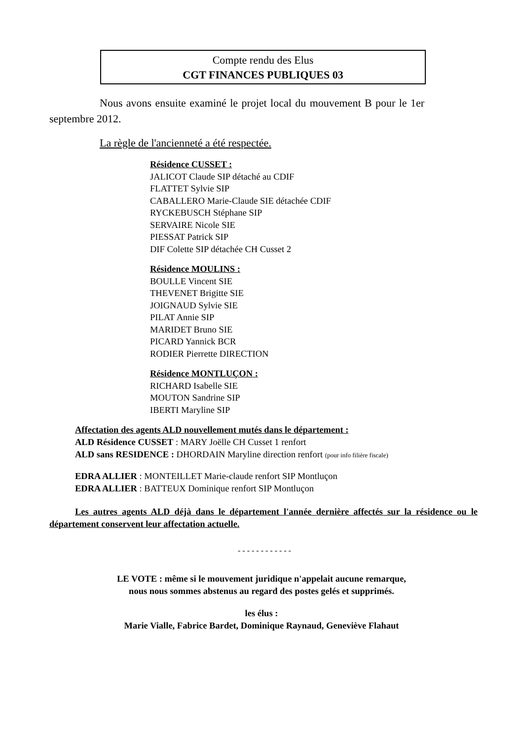Compte rendu des Elus
CGT FINANCES PUBLIQUES 03
Nous avons ensuite examiné le projet local du mouvement B pour le 1er septembre 2012.
La règle de l'ancienneté a été respectée.
Résidence CUSSET :
JALICOT Claude SIP détaché au CDIF
FLATTET Sylvie SIP
CABALLERO Marie-Claude SIE détachée CDIF
RYCKEBUSCH Stéphane SIP
SERVAIRE Nicole SIE
PIESSAT Patrick SIP
DIF Colette SIP détachée CH Cusset 2
Résidence MOULINS :
BOULLE Vincent SIE
THEVENET Brigitte SIE
JOIGNAUD Sylvie SIE
PILAT Annie SIP
MARIDET Bruno SIE
PICARD Yannick BCR
RODIER Pierrette DIRECTION
Résidence MONTLUÇON :
RICHARD Isabelle SIE
MOUTON Sandrine SIP
IBERTI Maryline SIP
Affectation des agents ALD nouvellement mutés dans le département :
ALD Résidence CUSSET : MARY Joëlle CH Cusset 1 renfort
ALD sans RESIDENCE : DHORDAIN Maryline direction renfort (pour info filière fiscale)
EDRA ALLIER : MONTEILLET Marie-claude renfort SIP Montluçon
EDRA ALLIER : BATTEUX Dominique renfort SIP Montluçon
Les autres agents ALD déjà dans le département l'année dernière affectés sur la résidence ou le département conservent leur affectation actuelle.
- - - - - - - - - - - -
LE VOTE : même si le mouvement juridique n'appelait aucune remarque,
nous nous sommes abstenus au regard des postes gelés et supprimés.
les élus :
Marie Vialle, Fabrice Bardet, Dominique Raynaud, Geneviève Flahaut